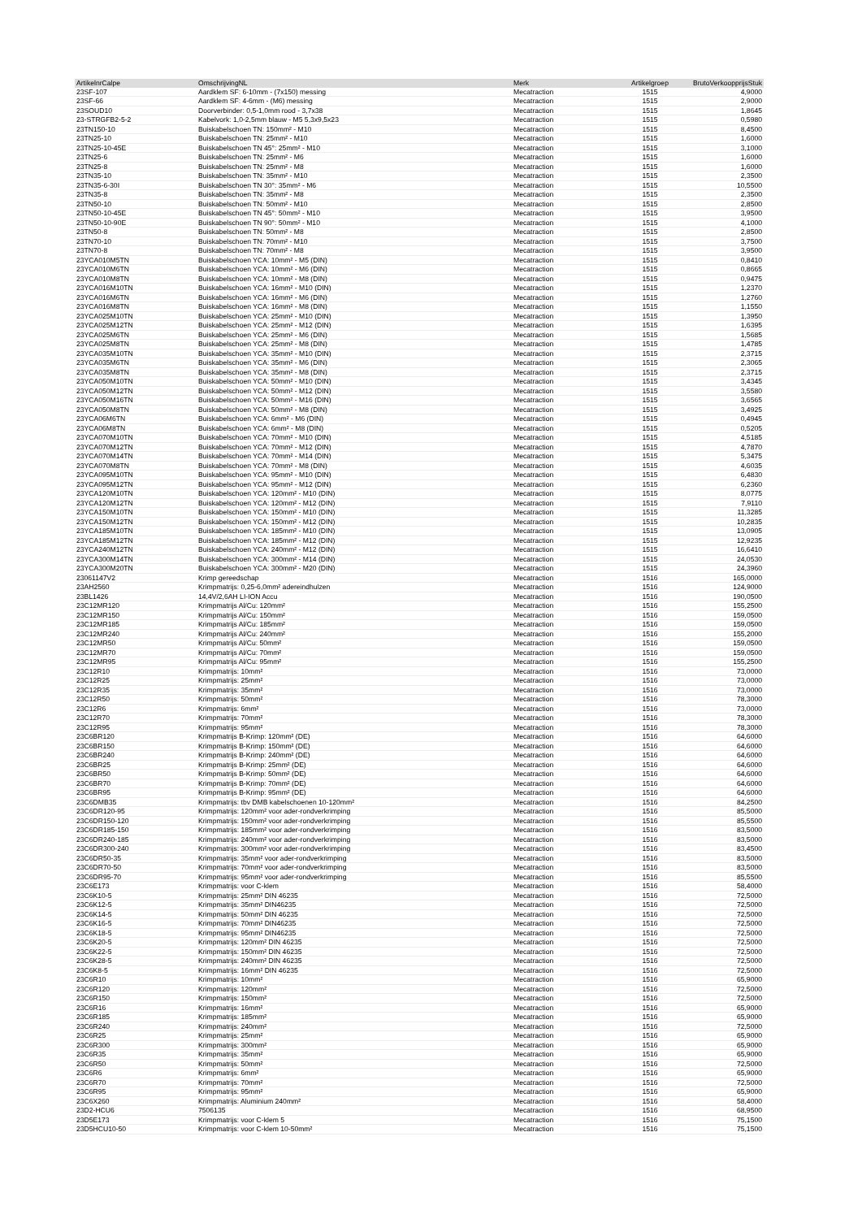| ArtikelnrCalpe | OmschrijvingNL | Merk | Artikelgroep | BrutoVerkoopprijsStuk |
| --- | --- | --- | --- | --- |
| 23SF-107 | Aardklem SF: 6-10mm - (7x150) messing | Mecatraction | 1515 | 4,9000 |
| 23SF-66 | Aardklem SF: 4-6mm - (M6) messing | Mecatraction | 1515 | 2,9000 |
| 23SOUD10 | Doorverbinder: 0,5-1,0mm rood - 3,7x38 | Mecatraction | 1515 | 1,8645 |
| 23-STRGFB2-5-2 | Kabelvork: 1,0-2,5mm blauw - M5 5,3x9,5x23 | Mecatraction | 1515 | 0,5980 |
| 23TN150-10 | Buiskabelschoen TN: 150mm² - M10 | Mecatraction | 1515 | 8,4500 |
| 23TN25-10 | Buiskabelschoen TN: 25mm² - M10 | Mecatraction | 1515 | 1,6000 |
| 23TN25-10-45E | Buiskabelschoen TN 45°: 25mm² - M10 | Mecatraction | 1515 | 3,1000 |
| 23TN25-6 | Buiskabelschoen TN: 25mm² - M6 | Mecatraction | 1515 | 1,6000 |
| 23TN25-8 | Buiskabelschoen TN: 25mm² - M8 | Mecatraction | 1515 | 1,6000 |
| 23TN35-10 | Buiskabelschoen TN: 35mm² - M10 | Mecatraction | 1515 | 2,3500 |
| 23TN35-6-30I | Buiskabelschoen TN 30°: 35mm² - M6 | Mecatraction | 1515 | 10,5500 |
| 23TN35-8 | Buiskabelschoen TN: 35mm² - M8 | Mecatraction | 1515 | 2,3500 |
| 23TN50-10 | Buiskabelschoen TN: 50mm² - M10 | Mecatraction | 1515 | 2,8500 |
| 23TN50-10-45E | Buiskabelschoen TN 45°: 50mm² - M10 | Mecatraction | 1515 | 3,9500 |
| 23TN50-10-90E | Buiskabelschoen TN 90°: 50mm² - M10 | Mecatraction | 1515 | 4,1000 |
| 23TN50-8 | Buiskabelschoen TN: 50mm² - M8 | Mecatraction | 1515 | 2,8500 |
| 23TN70-10 | Buiskabelschoen TN: 70mm² - M10 | Mecatraction | 1515 | 3,7500 |
| 23TN70-8 | Buiskabelschoen TN: 70mm² - M8 | Mecatraction | 1515 | 3,9500 |
| 23YCA010M5TN | Buiskabelschoen YCA: 10mm² - M5 (DIN) | Mecatraction | 1515 | 0,8410 |
| 23YCA010M6TN | Buiskabelschoen YCA: 10mm² - M6 (DIN) | Mecatraction | 1515 | 0,8665 |
| 23YCA010M8TN | Buiskabelschoen YCA: 10mm² - M8 (DIN) | Mecatraction | 1515 | 0,9475 |
| 23YCA016M10TN | Buiskabelschoen YCA: 16mm² - M10 (DIN) | Mecatraction | 1515 | 1,2370 |
| 23YCA016M6TN | Buiskabelschoen YCA: 16mm² - M6 (DIN) | Mecatraction | 1515 | 1,2760 |
| 23YCA016M8TN | Buiskabelschoen YCA: 16mm² - M8 (DIN) | Mecatraction | 1515 | 1,1550 |
| 23YCA025M10TN | Buiskabelschoen YCA: 25mm² - M10 (DIN) | Mecatraction | 1515 | 1,3950 |
| 23YCA025M12TN | Buiskabelschoen YCA: 25mm² - M12 (DIN) | Mecatraction | 1515 | 1,6395 |
| 23YCA025M6TN | Buiskabelschoen YCA: 25mm² - M6 (DIN) | Mecatraction | 1515 | 1,5685 |
| 23YCA025M8TN | Buiskabelschoen YCA: 25mm² - M8 (DIN) | Mecatraction | 1515 | 1,4785 |
| 23YCA035M10TN | Buiskabelschoen YCA: 35mm² - M10 (DIN) | Mecatraction | 1515 | 2,3715 |
| 23YCA035M6TN | Buiskabelschoen YCA: 35mm² - M6 (DIN) | Mecatraction | 1515 | 2,3065 |
| 23YCA035M8TN | Buiskabelschoen YCA: 35mm² - M8 (DIN) | Mecatraction | 1515 | 2,3715 |
| 23YCA050M10TN | Buiskabelschoen YCA: 50mm² - M10 (DIN) | Mecatraction | 1515 | 3,4345 |
| 23YCA050M12TN | Buiskabelschoen YCA: 50mm² - M12 (DIN) | Mecatraction | 1515 | 3,5580 |
| 23YCA050M16TN | Buiskabelschoen YCA: 50mm² - M16 (DIN) | Mecatraction | 1515 | 3,6565 |
| 23YCA050M8TN | Buiskabelschoen YCA: 50mm² - M8 (DIN) | Mecatraction | 1515 | 3,4925 |
| 23YCA06M6TN | Buiskabelschoen YCA: 6mm² - M6 (DIN) | Mecatraction | 1515 | 0,4945 |
| 23YCA06M8TN | Buiskabelschoen YCA: 6mm² - M8 (DIN) | Mecatraction | 1515 | 0,5205 |
| 23YCA070M10TN | Buiskabelschoen YCA: 70mm² - M10 (DIN) | Mecatraction | 1515 | 4,5185 |
| 23YCA070M12TN | Buiskabelschoen YCA: 70mm² - M12 (DIN) | Mecatraction | 1515 | 4,7870 |
| 23YCA070M14TN | Buiskabelschoen YCA: 70mm² - M14 (DIN) | Mecatraction | 1515 | 5,3475 |
| 23YCA070M8TN | Buiskabelschoen YCA: 70mm² - M8 (DIN) | Mecatraction | 1515 | 4,6035 |
| 23YCA095M10TN | Buiskabelschoen YCA: 95mm² - M10 (DIN) | Mecatraction | 1515 | 6,4830 |
| 23YCA095M12TN | Buiskabelschoen YCA: 95mm² - M12 (DIN) | Mecatraction | 1515 | 6,2360 |
| 23YCA120M10TN | Buiskabelschoen YCA: 120mm² - M10 (DIN) | Mecatraction | 1515 | 8,0775 |
| 23YCA120M12TN | Buiskabelschoen YCA: 120mm² - M12 (DIN) | Mecatraction | 1515 | 7,9110 |
| 23YCA150M10TN | Buiskabelschoen YCA: 150mm² - M10 (DIN) | Mecatraction | 1515 | 11,3285 |
| 23YCA150M12TN | Buiskabelschoen YCA: 150mm² - M12 (DIN) | Mecatraction | 1515 | 10,2835 |
| 23YCA185M10TN | Buiskabelschoen YCA: 185mm² - M10 (DIN) | Mecatraction | 1515 | 13,0905 |
| 23YCA185M12TN | Buiskabelschoen YCA: 185mm² - M12 (DIN) | Mecatraction | 1515 | 12,9235 |
| 23YCA240M12TN | Buiskabelschoen YCA: 240mm² - M12 (DIN) | Mecatraction | 1515 | 16,6410 |
| 23YCA300M14TN | Buiskabelschoen YCA: 300mm² - M14 (DIN) | Mecatraction | 1515 | 24,0530 |
| 23YCA300M20TN | Buiskabelschoen YCA: 300mm² - M20 (DIN) | Mecatraction | 1515 | 24,3960 |
| 23061147V2 | Krimp gereedschap | Mecatraction | 1516 | 165,0000 |
| 23AH2560 | Krimpmatrijs: 0,25-6,0mm² adereindhulzen | Mecatraction | 1516 | 124,9000 |
| 23BL1426 | 14,4V/2,6AH LI-ION Accu | Mecatraction | 1516 | 190,0500 |
| 23C12MR120 | Krimpmatrijs Al/Cu: 120mm² | Mecatraction | 1516 | 155,2500 |
| 23C12MR150 | Krimpmatrijs Al/Cu: 150mm² | Mecatraction | 1516 | 159,0500 |
| 23C12MR185 | Krimpmatrijs Al/Cu: 185mm² | Mecatraction | 1516 | 159,0500 |
| 23C12MR240 | Krimpmatrijs Al/Cu: 240mm² | Mecatraction | 1516 | 155,2000 |
| 23C12MR50 | Krimpmatrijs Al/Cu: 50mm² | Mecatraction | 1516 | 159,0500 |
| 23C12MR70 | Krimpmatrijs Al/Cu: 70mm² | Mecatraction | 1516 | 159,0500 |
| 23C12MR95 | Krimpmatrijs Al/Cu: 95mm² | Mecatraction | 1516 | 155,2500 |
| 23C12R10 | Krimpmatrijs: 10mm² | Mecatraction | 1516 | 73,0000 |
| 23C12R25 | Krimpmatrijs: 25mm² | Mecatraction | 1516 | 73,0000 |
| 23C12R35 | Krimpmatrijs: 35mm² | Mecatraction | 1516 | 73,0000 |
| 23C12R50 | Krimpmatrijs: 50mm² | Mecatraction | 1516 | 78,3000 |
| 23C12R6 | Krimpmatrijs: 6mm² | Mecatraction | 1516 | 73,0000 |
| 23C12R70 | Krimpmatrijs: 70mm² | Mecatraction | 1516 | 78,3000 |
| 23C12R95 | Krimpmatrijs: 95mm² | Mecatraction | 1516 | 78,3000 |
| 23C6BR120 | Krimpmatrijs B-Krimp: 120mm² (DE) | Mecatraction | 1516 | 64,6000 |
| 23C6BR150 | Krimpmatrijs B-Krimp: 150mm² (DE) | Mecatraction | 1516 | 64,6000 |
| 23C6BR240 | Krimpmatrijs B-Krimp: 240mm² (DE) | Mecatraction | 1516 | 64,6000 |
| 23C6BR25 | Krimpmatrijs B-Krimp: 25mm² (DE) | Mecatraction | 1516 | 64,6000 |
| 23C6BR50 | Krimpmatrijs B-Krimp: 50mm² (DE) | Mecatraction | 1516 | 64,6000 |
| 23C6BR70 | Krimpmatrijs B-Krimp: 70mm² (DE) | Mecatraction | 1516 | 64,6000 |
| 23C6BR95 | Krimpmatrijs B-Krimp: 95mm² (DE) | Mecatraction | 1516 | 64,6000 |
| 23C6DMB35 | Krimpmatrijs: tbv DMB kabelschoenen 10-120mm² | Mecatraction | 1516 | 84,2500 |
| 23C6DR120-95 | Krimpmatrijs: 120mm² voor ader-rondverkrimping | Mecatraction | 1516 | 85,5000 |
| 23C6DR150-120 | Krimpmatrijs: 150mm² voor ader-rondverkrimping | Mecatraction | 1516 | 85,5500 |
| 23C6DR185-150 | Krimpmatrijs: 185mm² voor ader-rondverkrimping | Mecatraction | 1516 | 83,5000 |
| 23C6DR240-185 | Krimpmatrijs: 240mm² voor ader-rondverkrimping | Mecatraction | 1516 | 83,5000 |
| 23C6DR300-240 | Krimpmatrijs: 300mm² voor ader-rondverkrimping | Mecatraction | 1516 | 83,4500 |
| 23C6DR50-35 | Krimpmatrijs: 35mm² voor ader-rondverkrimping | Mecatraction | 1516 | 83,5000 |
| 23C6DR70-50 | Krimpmatrijs: 70mm² voor ader-rondverkrimping | Mecatraction | 1516 | 83,5000 |
| 23C6DR95-70 | Krimpmatrijs: 95mm² voor ader-rondverkrimping | Mecatraction | 1516 | 85,5500 |
| 23C6E173 | Krimpmatrijs: voor C-klem | Mecatraction | 1516 | 58,4000 |
| 23C6K10-5 | Krimpmatrijs: 25mm² DIN 46235 | Mecatraction | 1516 | 72,5000 |
| 23C6K12-5 | Krimpmatrijs: 35mm² DIN46235 | Mecatraction | 1516 | 72,5000 |
| 23C6K14-5 | Krimpmatrijs: 50mm² DIN 46235 | Mecatraction | 1516 | 72,5000 |
| 23C6K16-5 | Krimpmatrijs: 70mm² DIN46235 | Mecatraction | 1516 | 72,5000 |
| 23C6K18-5 | Krimpmatrijs: 95mm² DIN46235 | Mecatraction | 1516 | 72,5000 |
| 23C6K20-5 | Krimpmatrijs: 120mm² DIN 46235 | Mecatraction | 1516 | 72,5000 |
| 23C6K22-5 | Krimpmatrijs: 150mm² DIN 46235 | Mecatraction | 1516 | 72,5000 |
| 23C6K28-5 | Krimpmatrijs: 240mm² DIN 46235 | Mecatraction | 1516 | 72,5000 |
| 23C6K8-5 | Krimpmatrijs: 16mm² DIN 46235 | Mecatraction | 1516 | 72,5000 |
| 23C6R10 | Krimpmatrijs: 10mm² | Mecatraction | 1516 | 65,9000 |
| 23C6R120 | Krimpmatrijs: 120mm² | Mecatraction | 1516 | 72,5000 |
| 23C6R150 | Krimpmatrijs: 150mm² | Mecatraction | 1516 | 72,5000 |
| 23C6R16 | Krimpmatrijs: 16mm² | Mecatraction | 1516 | 65,9000 |
| 23C6R185 | Krimpmatrijs: 185mm² | Mecatraction | 1516 | 65,9000 |
| 23C6R240 | Krimpmatrijs: 240mm² | Mecatraction | 1516 | 72,5000 |
| 23C6R25 | Krimpmatrijs: 25mm² | Mecatraction | 1516 | 65,9000 |
| 23C6R300 | Krimpmatrijs: 300mm² | Mecatraction | 1516 | 65,9000 |
| 23C6R35 | Krimpmatrijs: 35mm² | Mecatraction | 1516 | 65,9000 |
| 23C6R50 | Krimpmatrijs: 50mm² | Mecatraction | 1516 | 72,5000 |
| 23C6R6 | Krimpmatrijs: 6mm² | Mecatraction | 1516 | 65,9000 |
| 23C6R70 | Krimpmatrijs: 70mm² | Mecatraction | 1516 | 72,5000 |
| 23C6R95 | Krimpmatrijs: 95mm² | Mecatraction | 1516 | 65,9000 |
| 23C6X260 | Krimpmatrijs: Aluminium 240mm² | Mecatraction | 1516 | 58,4000 |
| 23D2-HCU6 | 7506135 | Mecatraction | 1516 | 68,9500 |
| 23D5E173 | Krimpmatrijs: voor C-klem 5 | Mecatraction | 1516 | 75,1500 |
| 23D5HCU10-50 | Krimpmatrijs: voor C-klem 10-50mm² | Mecatraction | 1516 | 75,1500 |